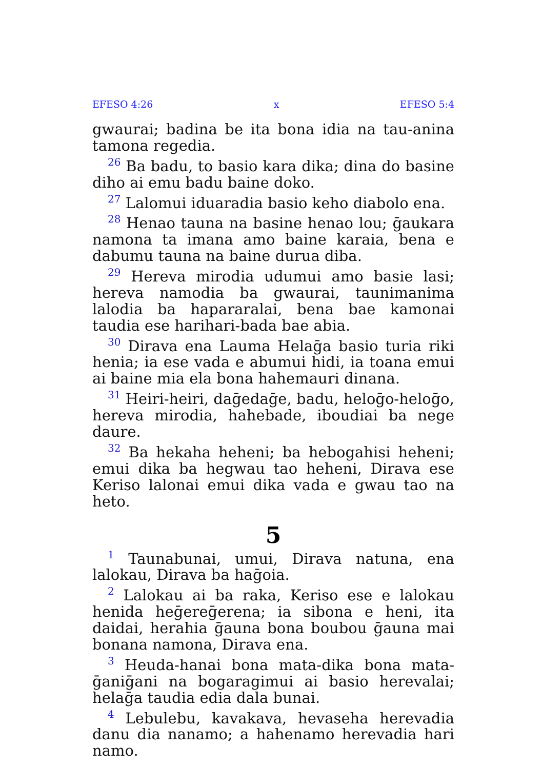EFESO 4:26 x EFESO 5:4
gwaurai; badina be ita bona idia na tau-anina tamona regedia.
<sup>26</sup> Ba badu, to basio kara dika; dina do basine diho ai emu badu baine doko.
<sup>27</sup> Lalomui iduaradia basio keho diabolo ena.
<sup>28</sup> Henao tauna na basine henao lou; ḡaukara namona ta imana amo baine karaia, bena e dabumu tauna na baine durua diba.
<sup>29</sup> Hereva mirodia udumui amo basie lasi; hereva namodia ba gwaurai, taunimanima lalodia ba hapararalai, bena bae kamonai taudia ese harihari-bada bae abia.
<sup>30</sup> Dirava ena Lauma Helaḡa basio turia riki henia; ia ese vada e abumui hidi, ia toana emui ai baine mia ela bona hahemauri dinana.
<sup>31</sup> Heiri-heiri, daḡedaḡe, badu, heloḡo-heloḡo, hereva mirodia, hahebade, iboudiai ba nege daure.
<sup>32</sup> Ba hekaha heheni; ba hebogahisi heheni; emui dika ba hegwau tao heheni, Dirava ese Keriso lalonai emui dika vada e gwau tao na heto.
5
<sup>1</sup> Taunabunai, umui, Dirava natuna, ena lalokau, Dirava ba haḡoia.
<sup>2</sup> Lalokau ai ba raka, Keriso ese e lalokau henida heḡereḡerena; ia sibona e heni, ita daidai, herahia ḡauna bona boubou ḡauna mai bonana namona, Dirava ena.
<sup>3</sup> Heuda-hanai bona mata-dika bona mata-ḡaniḡani na bogaragimui ai basio herevalai; helaḡa taudia edia dala bunai.
<sup>4</sup> Lebulebu, kavakava, hevaseha herevadia danu dia nanamo; a hahenamo herevadia hari namo.